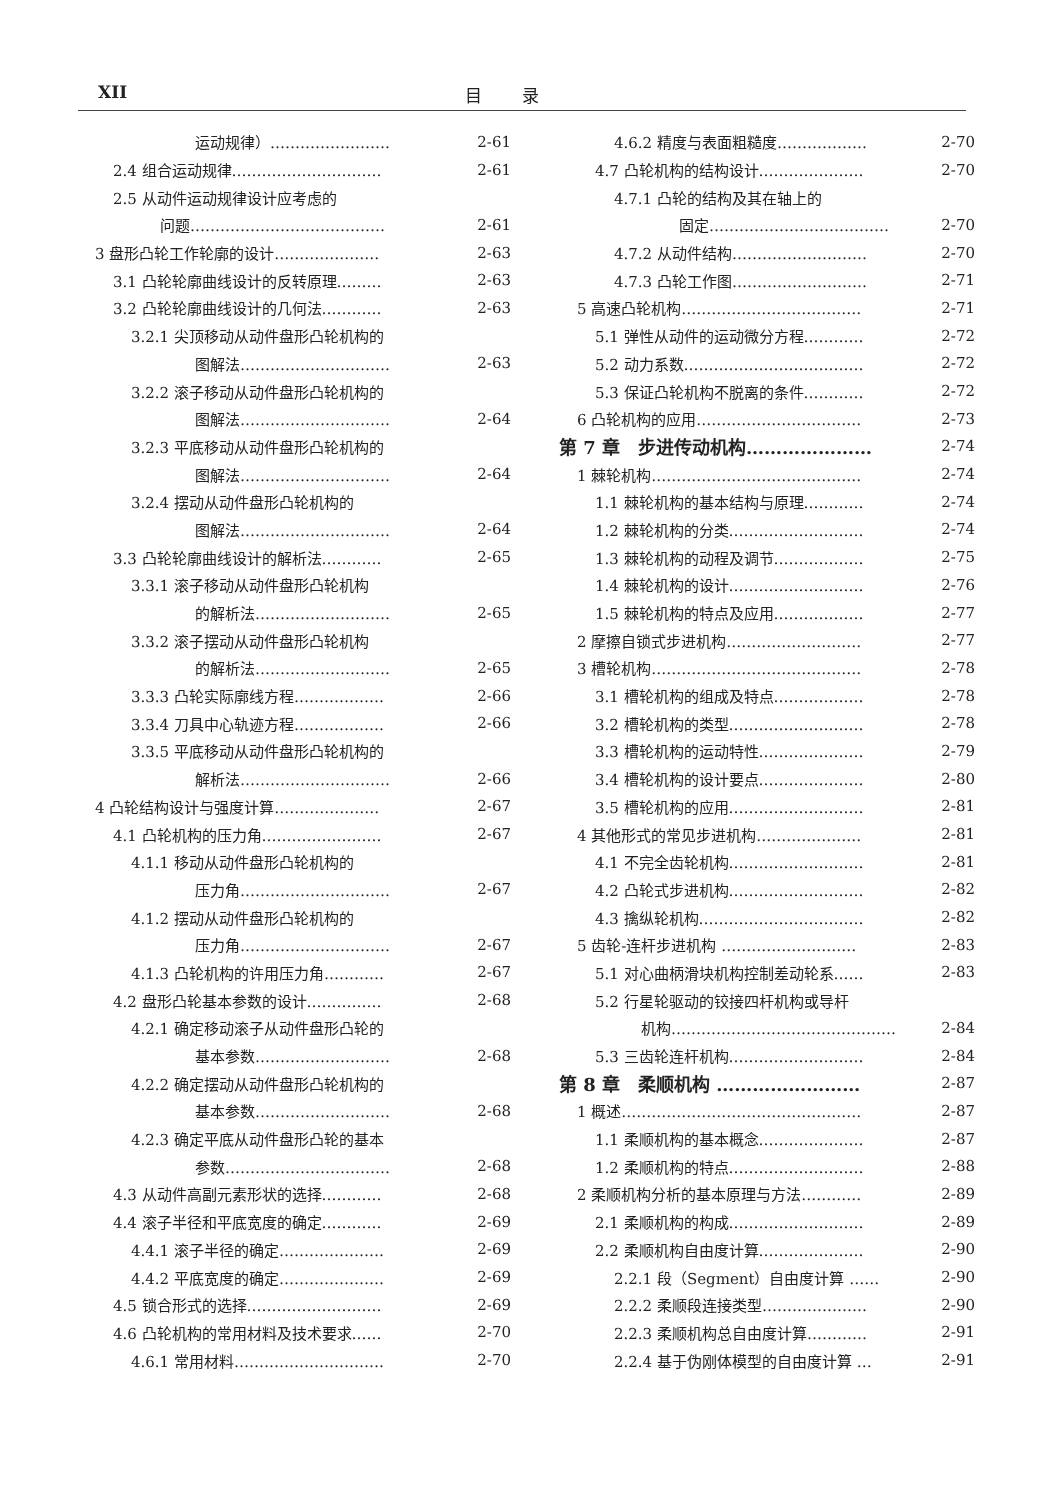XII
目录
运动规律）…………………… 2-61
2.4 组合运动规律………………………… 2-61
2.5 从动件运动规律设计应考虑的
问题………………………………… 2-61
3 盘形凸轮工作轮廓的设计………………… 2-63
3.1 凸轮轮廓曲线设计的反转原理……… 2-63
3.2 凸轮轮廓曲线设计的几何法………… 2-63
3.2.1 尖顶移动从动件盘形凸轮机构的
图解法………………………… 2-63
3.2.2 滚子移动从动件盘形凸轮机构的
图解法………………………… 2-64
3.2.3 平底移动从动件盘形凸轮机构的
图解法………………………… 2-64
3.2.4 摆动从动件盘形凸轮机构的
图解法………………………… 2-64
3.3 凸轮轮廓曲线设计的解析法………… 2-65
3.3.1 滚子移动从动件盘形凸轮机构
的解析法……………………… 2-65
3.3.2 滚子摆动从动件盘形凸轮机构
的解析法……………………… 2-65
3.3.3 凸轮实际廓线方程……………… 2-66
3.3.4 刀具中心轨迹方程……………… 2-66
3.3.5 平底移动从动件盘形凸轮机构的
解析法………………………… 2-66
4 凸轮结构设计与强度计算………………… 2-67
4.1 凸轮机构的压力角…………………… 2-67
4.1.1 移动从动件盘形凸轮机构的
压力角………………………… 2-67
4.1.2 摆动从动件盘形凸轮机构的
压力角………………………… 2-67
4.1.3 凸轮机构的许用压力角………… 2-67
4.2 盘形凸轮基本参数的设计…………… 2-68
4.2.1 确定移动滚子从动件盘形凸轮的
基本参数……………………… 2-68
4.2.2 确定摆动从动件盘形凸轮机构的
基本参数……………………… 2-68
4.2.3 确定平底从动件盘形凸轮的基本
参数…………………………… 2-68
4.3 从动件高副元素形状的选择………… 2-68
4.4 滚子半径和平底宽度的确定………… 2-69
4.4.1 滚子半径的确定………………… 2-69
4.4.2 平底宽度的确定………………… 2-69
4.5 锁合形式的选择……………………… 2-69
4.6 凸轮机构的常用材料及技术要求…… 2-70
4.6.1 常用材料………………………… 2-70
4.6.2 精度与表面粗糙度……………… 2-70
4.7 凸轮机构的结构设计………………… 2-70
4.7.1 凸轮的结构及其在轴上的
固定……………………………… 2-70
4.7.2 从动件结构……………………… 2-70
4.7.3 凸轮工作图……………………… 2-71
5 高速凸轮机构……………………………… 2-71
5.1 弹性从动件的运动微分方程………… 2-72
5.2 动力系数……………………………… 2-72
5.3 保证凸轮机构不脱离的条件………… 2-72
6 凸轮机构的应用…………………………… 2-73
第 7 章　步进传动机构………………… 2-74
1 棘轮机构…………………………………… 2-74
1.1 棘轮机构的基本结构与原理………… 2-74
1.2 棘轮机构的分类……………………… 2-74
1.3 棘轮机构的动程及调节……………… 2-75
1.4 棘轮机构的设计……………………… 2-76
1.5 棘轮机构的特点及应用……………… 2-77
2 摩擦自锁式步进机构……………………… 2-77
3 槽轮机构…………………………………… 2-78
3.1 槽轮机构的组成及特点……………… 2-78
3.2 槽轮机构的类型……………………… 2-78
3.3 槽轮机构的运动特性………………… 2-79
3.4 槽轮机构的设计要点………………… 2-80
3.5 槽轮机构的应用……………………… 2-81
4 其他形式的常见步进机构………………… 2-81
4.1 不完全齿轮机构……………………… 2-81
4.2 凸轮式步进机构……………………… 2-82
4.3 擒纵轮机构…………………………… 2-82
5 齿轮-连杆步进机构 ……………………… 2-83
5.1 对心曲柄滑块机构控制差动轮系…… 2-83
5.2 行星轮驱动的铰接四杆机构或导杆
机构……………………………………… 2-84
5.3 三齿轮连杆机构……………………… 2-84
第 8 章　柔顺机构 …………………… 2-87
1 概述………………………………………… 2-87
1.1 柔顺机构的基本概念………………… 2-87
1.2 柔顺机构的特点……………………… 2-88
2 柔顺机构分析的基本原理与方法………… 2-89
2.1 柔顺机构的构成……………………… 2-89
2.2 柔顺机构自由度计算………………… 2-90
2.2.1 段（Segment）自由度计算 …… 2-90
2.2.2 柔顺段连接类型………………… 2-90
2.2.3 柔顺机构总自由度计算………… 2-91
2.2.4 基于伪刚体模型的自由度计算 … 2-91